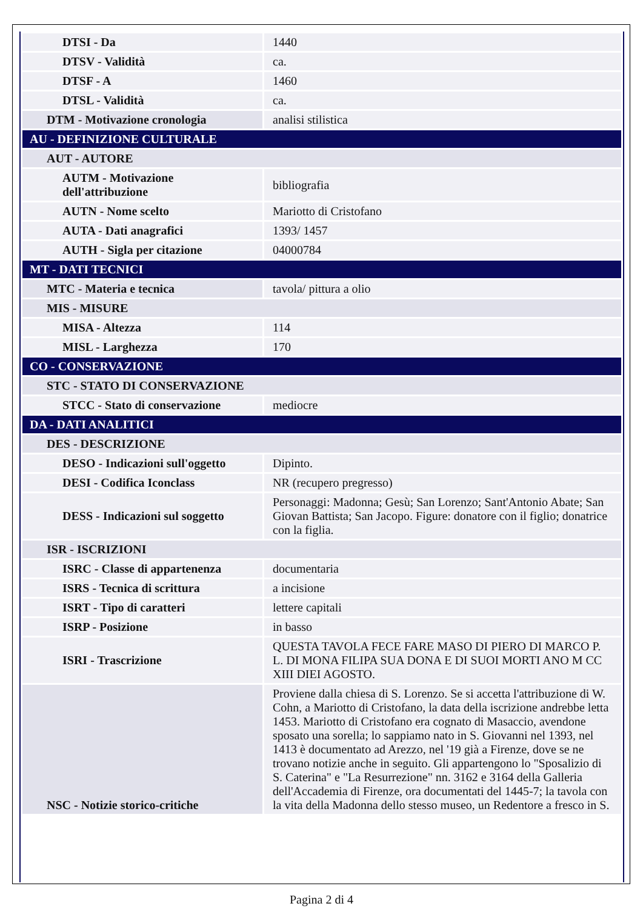| DTSI - Da | 1440 |
| DTSV - Validità | ca. |
| DTSF - A | 1460 |
| DTSL - Validità | ca. |
| DTM - Motivazione cronologia | analisi stilistica |
| AU - DEFINIZIONE CULTURALE | |
| AUT - AUTORE | |
| AUTM - Motivazione dell'attribuzione | bibliografia |
| AUTN - Nome scelto | Mariotto di Cristofano |
| AUTA - Dati anagrafici | 1393/ 1457 |
| AUTH - Sigla per citazione | 04000784 |
| MT - DATI TECNICI | |
| MTC - Materia e tecnica | tavola/ pittura a olio |
| MIS - MISURE | |
| MISA - Altezza | 114 |
| MISL - Larghezza | 170 |
| CO - CONSERVAZIONE | |
| STC - STATO DI CONSERVAZIONE | |
| STCC - Stato di conservazione | mediocre |
| DA - DATI ANALITICI | |
| DES - DESCRIZIONE | |
| DESO - Indicazioni sull'oggetto | Dipinto. |
| DESI - Codifica Iconclass | NR (recupero pregresso) |
| DESS - Indicazioni sul soggetto | Personaggi: Madonna; Gesù; San Lorenzo; Sant'Antonio Abate; San Giovan Battista; San Jacopo. Figure: donatore con il figlio; donatrice con la figlia. |
| ISR - ISCRIZIONI | |
| ISRC - Classe di appartenenza | documentaria |
| ISRS - Tecnica di scrittura | a incisione |
| ISRT - Tipo di caratteri | lettere capitali |
| ISRP - Posizione | in basso |
| ISRI - Trascrizione | QUESTA TAVOLA FECE FARE MASO DI PIERO DI MARCO P. L. DI MONA FILIPA SUA DONA E DI SUOI MORTI ANO M CC XIII DIEI AGOSTO. |
| NSC - Notizie storico-critiche | Proviene dalla chiesa di S. Lorenzo. Se si accetta l'attribuzione di W. Cohn, a Mariotto di Cristofano, la data della iscrizione andrebbe letta 1453. Mariotto di Cristofano era cognato di Masaccio, avendone sposato una sorella; lo sappiamo nato in S. Giovanni nel 1393, nel 1413 è documentato ad Arezzo, nel '19 già a Firenze, dove se ne trovano notizie anche in seguito. Gli appartengono lo "Sposalizio di S. Caterina" e "La Resurrezione" nn. 3162 e 3164 della Galleria dell'Accademia di Firenze, ora documentati del 1445-7; la tavola con la vita della Madonna dello stesso museo, un Redentore a fresco in S. |
Pagina 2 di 4